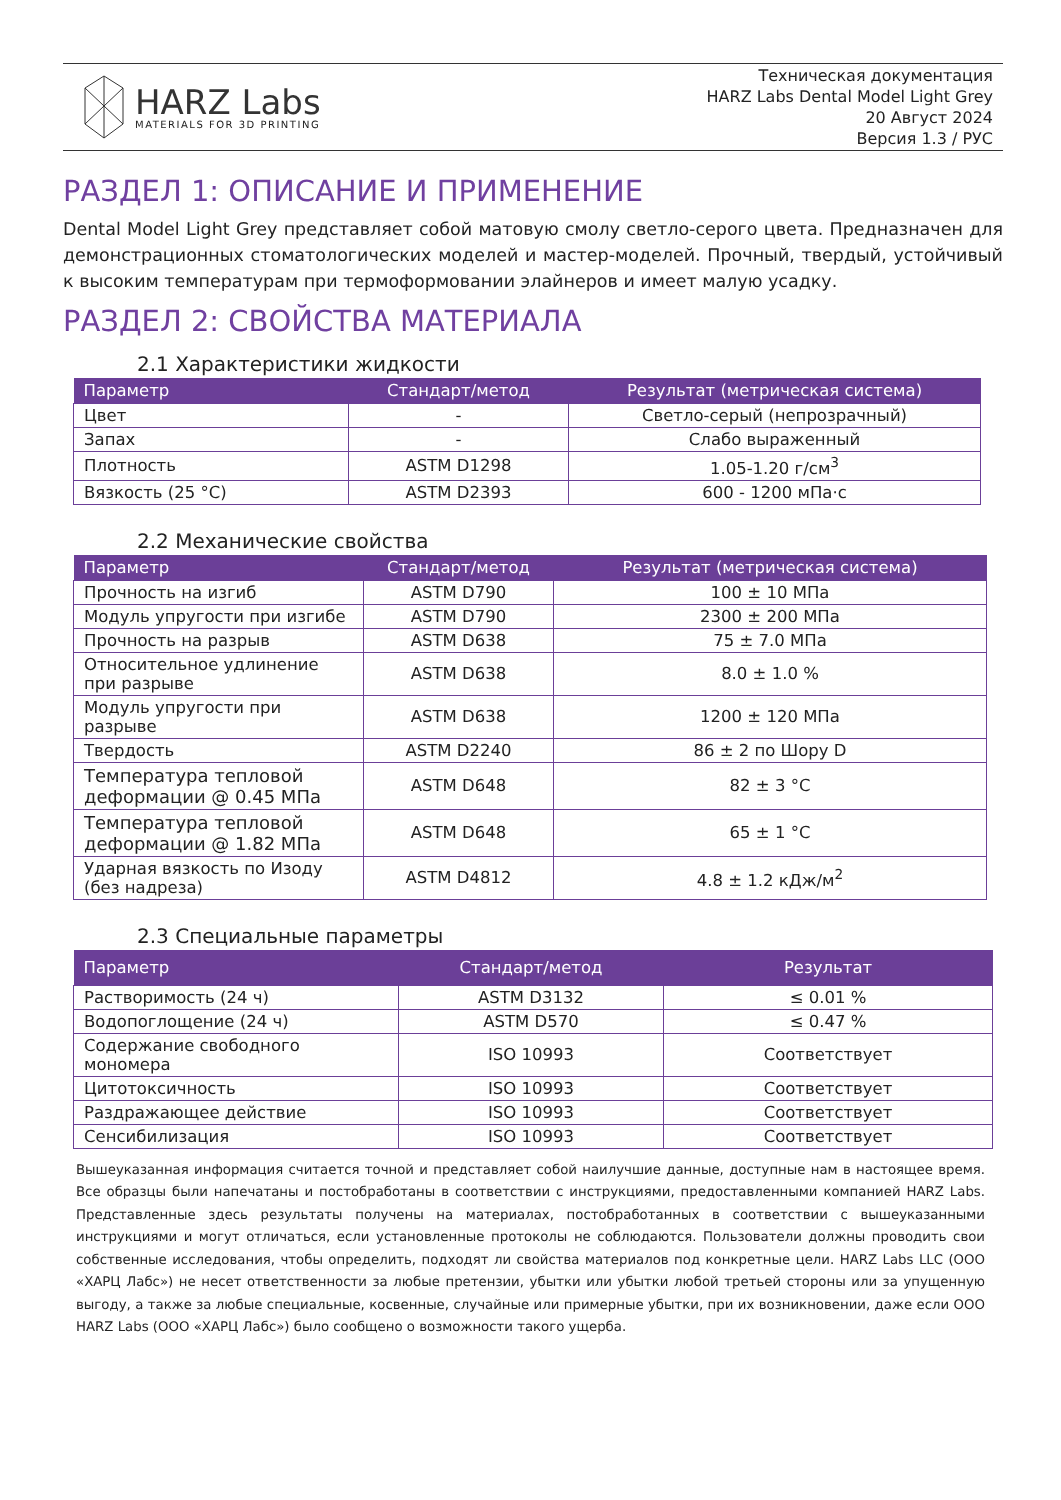HARZ Labs
MATERIALS FOR 3D PRINTING
Техническая документация
HARZ Labs Dental Model Light Grey
20 Август 2024
Версия 1.3 / РУС
РАЗДЕЛ 1: ОПИСАНИЕ И ПРИМЕНЕНИЕ
Dental Model Light Grey представляет собой матовую смолу светло-серого цвета. Предназначен для демонстрационных стоматологических моделей и мастер-моделей. Прочный, твердый, устойчивый к высоким температурам при термоформовании элайнеров и имеет малую усадку.
РАЗДЕЛ 2: СВОЙСТВА МАТЕРИАЛА
2.1 Характеристики жидкости
| Параметр | Стандарт/метод | Результат (метрическая система) |
| --- | --- | --- |
| Цвет | - | Светло-серый (непрозрачный) |
| Запах | - | Слабо выраженный |
| Плотность | ASTM D1298 | 1.05-1.20 г/см<sup>3</sup> |
| Вязкость (25 °C) | ASTM D2393 | 600 - 1200 мПа·с |
2.2 Механические свойства
| Параметр | Стандарт/метод | Результат (метрическая система) |
| --- | --- | --- |
| Прочность на изгиб | ASTM D790 | 100 ± 10 МПа |
| Модуль упругости при изгибе | ASTM D790 | 2300 ± 200 МПа |
| Прочность на разрыв | ASTM D638 | 75 ± 7.0 МПа |
| Относительное удлинение при разрыве | ASTM D638 | 8.0 ± 1.0 % |
| Модуль упругости при разрыве | ASTM D638 | 1200 ± 120 МПа |
| Твердость | ASTM D2240 | 86 ± 2 по Шору D |
| Температура тепловой деформации @ 0.45 МПа | ASTM D648 | 82 ± 3 °C |
| Температура тепловой деформации @ 1.82 МПа | ASTM D648 | 65 ± 1 °C |
| Ударная вязкость по Изоду (без надреза) | ASTM D4812 | 4.8 ± 1.2 кДж/м<sup>2</sup> |
2.3 Специальные параметры
| Параметр | Стандарт/метод | Результат |
| --- | --- | --- |
| Растворимость (24 ч) | ASTM D3132 | ≤ 0.01 % |
| Водопоглощение (24 ч) | ASTM D570 | ≤ 0.47 % |
| Содержание свободного мономера | ISO 10993 | Соответствует |
| Цитотоксичность | ISO 10993 | Соответствует |
| Раздражающее действие | ISO 10993 | Соответствует |
| Сенсибилизация | ISO 10993 | Соответствует |
Вышеуказанная информация считается точной и представляет собой наилучшие данные, доступные нам в настоящее время. Все образцы были напечатаны и постобработаны в соответствии с инструкциями, предоставленными компанией HARZ Labs. Представленные здесь результаты получены на материалах, постобработанных в соответствии с вышеуказанными инструкциями и могут отличаться, если установленные протоколы не соблюдаются. Пользователи должны проводить свои собственные исследования, чтобы определить, подходят ли свойства материалов под конкретные цели. HARZ Labs LLC (ООО «ХАРЦ Лабс») не несет ответственности за любые претензии, убытки или убытки любой третьей стороны или за упущенную выгоду, а также за любые специальные, косвенные, случайные или примерные убытки, при их возникновении, даже если ООО HARZ Labs (ООО «ХАРЦ Лабс») было сообщено о возможности такого ущерба.